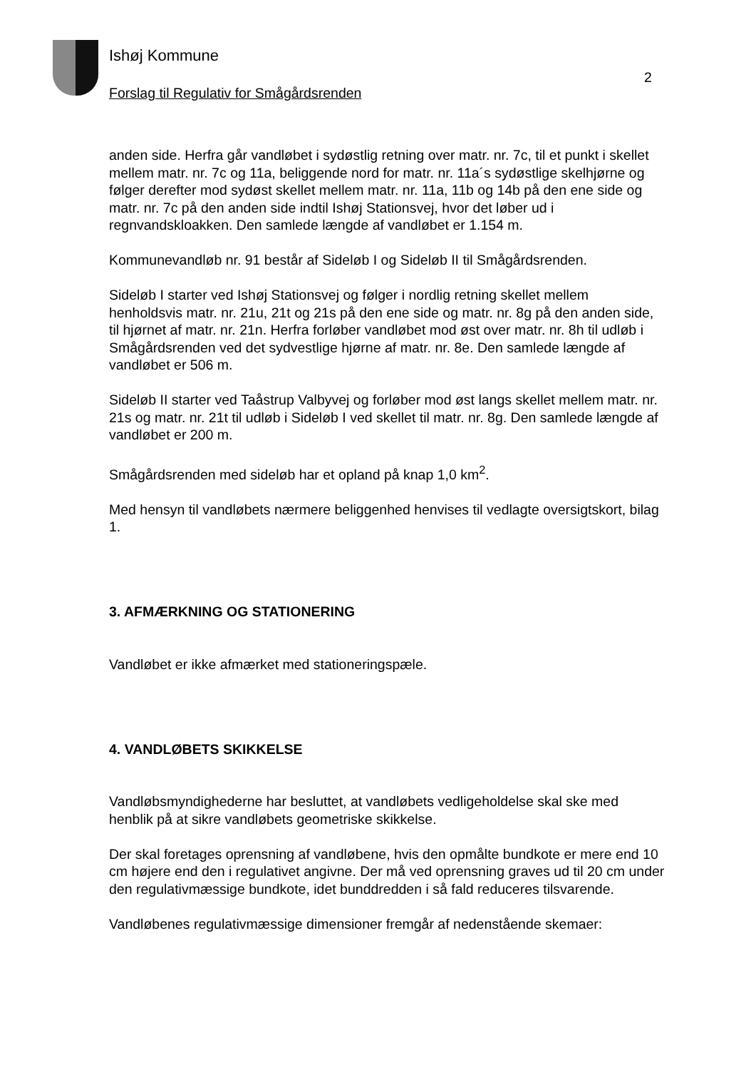Ishøj Kommune
2
Forslag til Regulativ for Smågårdsrenden
anden side. Herfra går vandløbet i sydøstlig retning over matr. nr. 7c, til et punkt i skellet mellem matr. nr. 7c og 11a, beliggende nord for matr. nr. 11a´s sydøstlige skelhjørne og følger derefter mod sydøst skellet mellem matr. nr. 11a, 11b og 14b på den ene side og matr. nr. 7c på den anden side indtil Ishøj Stationsvej, hvor det løber ud i regnvandskloakken. Den samlede længde af vandløbet er 1.154 m.
Kommunevandløb nr. 91 består af Sideløb I og Sideløb II til Smågårdsrenden.
Sideløb I starter ved Ishøj Stationsvej og følger i nordlig retning skellet mellem henholdsvis matr. nr. 21u, 21t og 21s på den ene side og matr. nr. 8g på den anden side, til hjørnet af matr. nr. 21n. Herfra forløber vandløbet mod øst over matr. nr. 8h til udløb i Smågårdsrenden ved det sydvestlige hjørne af matr. nr. 8e. Den samlede længde af vandløbet er 506 m.
Sideløb II starter ved Taåstrup Valbyvej og forløber mod øst langs skellet mellem matr. nr. 21s og matr. nr. 21t til udløb i Sideløb I ved skellet til matr. nr. 8g. Den samlede længde af vandløbet er 200 m.
Smågårdsrenden med sideløb har et opland på knap 1,0 km<sup>2</sup>.
Med hensyn til vandløbets nærmere beliggenhed henvises til vedlagte oversigtskort, bilag 1.
3. AFMÆRKNING OG STATIONERING
Vandløbet er ikke afmærket med stationeringspæle.
4. VANDLØBETS SKIKKELSE
Vandløbsmyndighederne har besluttet, at vandløbets vedligeholdelse skal ske med henblik på at sikre vandløbets geometriske skikkelse.
Der skal foretages oprensning af vandløbene, hvis den opmålte bundkote er mere end 10 cm højere end den i regulativet angivne. Der må ved oprensning graves ud til 20 cm under den regulativmæssige bundkote, idet bunddredden i så fald reduceres tilsvarende.
Vandløbenes regulativmæssige dimensioner fremgår af nedenstående skemaer: